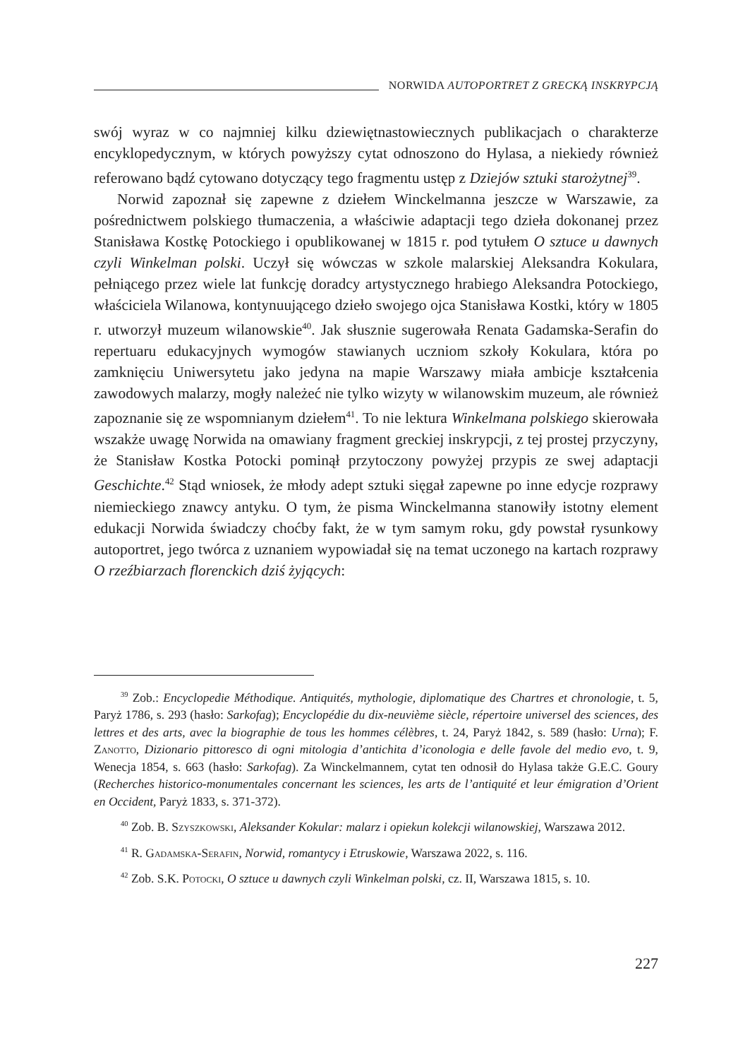NORWIDA AUTOPORTRET Z GRECKĄ INSKRYPCJĄ
swój wyraz w co najmniej kilku dziewiętnastowiecznych publikacjach o charakterze encyklopedycznym, w których powyższy cytat odnoszono do Hylasa, a niekiedy również referowano bądź cytowano dotyczący tego fragmentu ustęp z Dziejów sztuki starożytnej<sup>39</sup>.
Norwid zapoznał się zapewne z dziełem Winckelmanna jeszcze w Warszawie, za pośrednictwem polskiego tłumaczenia, a właściwie adaptacji tego dzieła dokonanej przez Stanisława Kostkę Potockiego i opublikowanej w 1815 r. pod tytułem O sztuce u dawnych czyli Winkelman polski. Uczył się wówczas w szkole malarskiej Aleksandra Kokulara, pełniącego przez wiele lat funkcję doradcy artystycznego hrabiego Aleksandra Potockiego, właściciela Wilanowa, kontynuującego dzieło swojego ojca Stanisława Kostki, który w 1805 r. utworzył muzeum wilanowskie<sup>40</sup>. Jak słusznie sugerowała Renata Gadamska-Serafin do repertuaru edukacyjnych wymogów stawianych uczniom szkoły Kokulara, która po zamknięciu Uniwersytetu jako jedyna na mapie Warszawy miała ambicje kształcenia zawodowych malarzy, mogły należeć nie tylko wizyty w wilanowskim muzeum, ale również zapoznanie się ze wspomnianym dziełem<sup>41</sup>. To nie lektura Winkelmana polskiego skierowała wszakże uwagę Norwida na omawiany fragment greckiej inskrypcji, z tej prostej przyczyny, że Stanisław Kostka Potocki pominął przytoczony powyżej przypis ze swej adaptacji Geschichte.<sup>42</sup> Stąd wniosek, że młody adept sztuki sięgał zapewne po inne edycje rozprawy niemieckiego znawcy antyku. O tym, że pisma Winckelmanna stanowiły istotny element edukacji Norwida świadczy choćby fakt, że w tym samym roku, gdy powstał rysunkowy autoportret, jego twórca z uznaniem wypowiadał się na temat uczonego na kartach rozprawy O rzeźbiarzach florenckich dziś żyjących:
<sup>39</sup> Zob.: Encyclopedie Méthodique. Antiquités, mythologie, diplomatique des Chartres et chronologie, t. 5, Paryż 1786, s. 293 (hasło: Sarkofag); Encyclopédie du dix-neuvième siècle, répertoire universel des sciences, des lettres et des arts, avec la biographie de tous les hommes célèbres, t. 24, Paryż 1842, s. 589 (hasło: Urna); F. Zanotto, Dizionario pittoresco di ogni mitologia d’antichita d’iconologia e delle favole del medio evo, t. 9, Wenecja 1854, s. 663 (hasło: Sarkofag). Za Winckelmannem, cytat ten odnosił do Hylasa także G.E.C. Goury (Recherches historico-monumentales concernant les sciences, les arts de l’antiquité et leur émigration d’Orient en Occident, Paryż 1833, s. 371-372).
<sup>40</sup> Zob. B. Szyszkowski, Aleksander Kokular: malarz i opiekun kolekcji wilanowskiej, Warszawa 2012.
<sup>41</sup> R. Gadamska-Serafin, Norwid, romantycy i Etruskowie, Warszawa 2022, s. 116.
<sup>42</sup> Zob. S.K. Potocki, O sztuce u dawnych czyli Winkelman polski, cz. II, Warszawa 1815, s. 10.
227